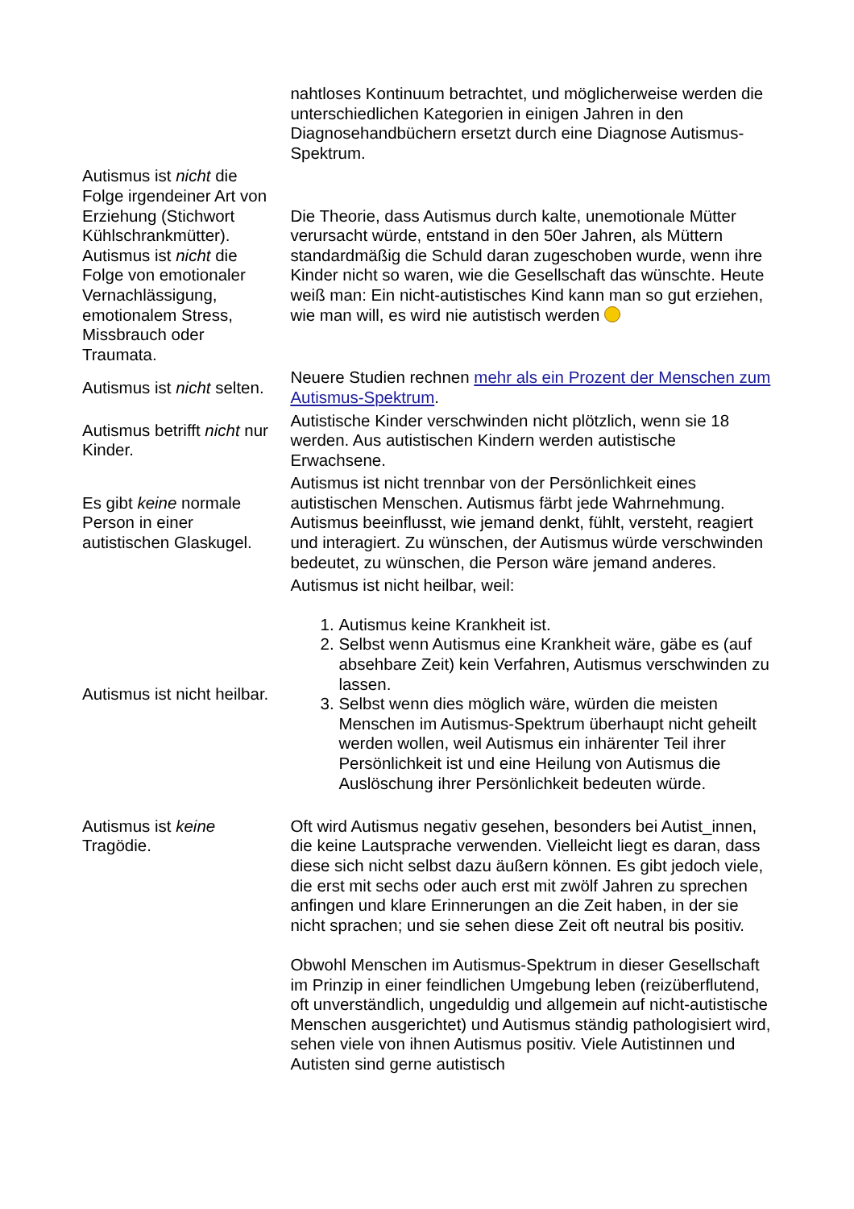| | nahtloses Kontinuum betrachtet, und möglicherweise werden die unterschiedlichen Kategorien in einigen Jahren in den Diagnosehandbüchern ersetzt durch eine Diagnose Autismus-Spektrum. |
| Autismus ist nicht die Folge irgendeiner Art von Erziehung (Stichwort Kühlschrankmütter). Autismus ist nicht die Folge von emotionaler Vernachlässigung, emotionalem Stress, Missbrauch oder Traumata. | Die Theorie, dass Autismus durch kalte, unemotionale Mütter verursacht würde, entstand in den 50er Jahren, als Müttern standardmäßig die Schuld daran zugeschoben wurde, wenn ihre Kinder nicht so waren, wie die Gesellschaft das wünschte. Heute weiß man: Ein nicht-autistisches Kind kann man so gut erziehen, wie man will, es wird nie autistisch werden |
| Autismus ist nicht selten. | Neuere Studien rechnen mehr als ein Prozent der Menschen zum Autismus-Spektrum . |
| Autismus betrifft nicht nur Kinder. | Autistische Kinder verschwinden nicht plötzlich, wenn sie 18 werden. Aus autistischen Kindern werden autistische Erwachsene. |
| Es gibt keine normale Person in einer autistischen Glaskugel. | Autismus ist nicht trennbar von der Persönlichkeit eines autistischen Menschen. Autismus färbt jede Wahrnehmung. Autismus beeinflusst, wie jemand denkt, fühlt, versteht, reagiert und interagiert. Zu wünschen, der Autismus würde verschwinden bedeutet, zu wünschen, die Person wäre jemand anderes. |
| Autismus ist nicht heilbar. | Autismus ist nicht heilbar, weil: 1. Autismus keine Krankheit ist. 2. Selbst wenn Autismus eine Krankheit wäre, gäbe es (auf absehbare Zeit) kein Verfahren, Autismus verschwinden zu lassen. 3. Selbst wenn dies möglich wäre, würden die meisten Menschen im Autismus-Spektrum überhaupt nicht geheilt werden wollen, weil Autismus ein inhärenter Teil ihrer Persönlichkeit ist und eine Heilung von Autismus die Auslöschung ihrer Persönlichkeit bedeuten würde. |
| Autismus ist keine Tragödie. | Oft wird Autismus negativ gesehen, besonders bei Autist_innen, die keine Lautsprache verwenden. Vielleicht liegt es daran, dass diese sich nicht selbst dazu äußern können. Es gibt jedoch viele, die erst mit sechs oder auch erst mit zwölf Jahren zu sprechen anfingen und klare Erinnerungen an die Zeit haben, in der sie nicht sprachen; und sie sehen diese Zeit oft neutral bis positiv. Obwohl Menschen im Autismus-Spektrum in dieser Gesellschaft im Prinzip in einer feindlichen Umgebung leben (reizüberflutend, oft unverständlich, ungeduldig und allgemein auf nicht-autistische Menschen ausgerichtet) und Autismus ständig pathologisiert wird, sehen viele von ihnen Autismus positiv. Viele Autistinnen und Autisten sind gerne autistisch |